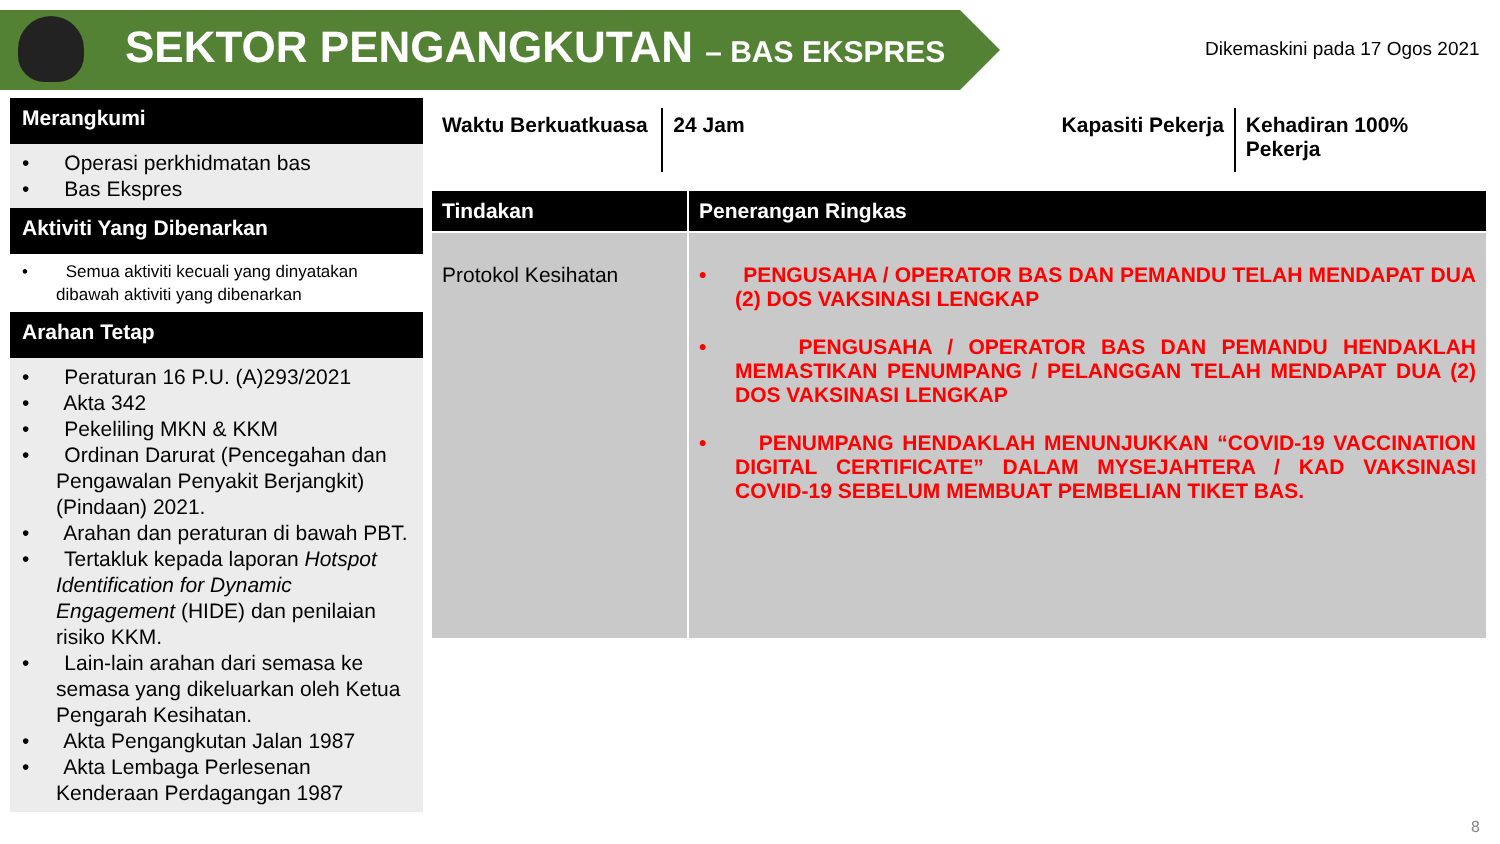SEKTOR PENGANGKUTAN – BAS EKSPRES Dikemaskini pada 17 Ogos 2021
Merangkumi
• Operasi perkhidmatan bas
• Bas Ekspres
Aktiviti Yang Dibenarkan
• Semua aktiviti kecuali yang dinyatakan dibawah aktiviti yang dibenarkan
Arahan Tetap
• Peraturan 16 P.U. (A)293/2021
• Akta 342
• Pekeliling MKN & KKM
• Ordinan Darurat (Pencegahan dan Pengawalan Penyakit Berjangkit) (Pindaan) 2021.
• Arahan dan peraturan di bawah PBT.
• Tertakluk kepada laporan Hotspot Identification for Dynamic Engagement (HIDE) dan penilaian risiko KKM.
• Lain-lain arahan dari semasa ke semasa yang dikeluarkan oleh Ketua Pengarah Kesihatan.
• Akta Pengangkutan Jalan 1987
• Akta Lembaga Perlesenan Kenderaan Perdagangan 1987
Waktu Berkuatkuasa
24 Jam
Kapasiti Pekerja
Kehadiran 100% Pekerja
| Tindakan | Penerangan Ringkas |
| --- | --- |
| Protokol Kesihatan | • PENGUSAHA / OPERATOR BAS DAN PEMANDU TELAH MENDAPAT DUA (2) DOS VAKSINASI LENGKAP • PENGUSAHA / OPERATOR BAS DAN PEMANDU HENDAKLAH MEMASTIKAN PENUMPANG / PELANGGAN TELAH MENDAPAT DUA (2) DOS VAKSINASI LENGKAP • PENUMPANG HENDAKLAH MENUNJUKKAN “COVID-19 VACCINATION DIGITAL CERTIFICATE” DALAM MYSEJAHTERA / KAD VAKSINASI COVID-19 SEBELUM MEMBUAT PEMBELIAN TIKET BAS. |
8